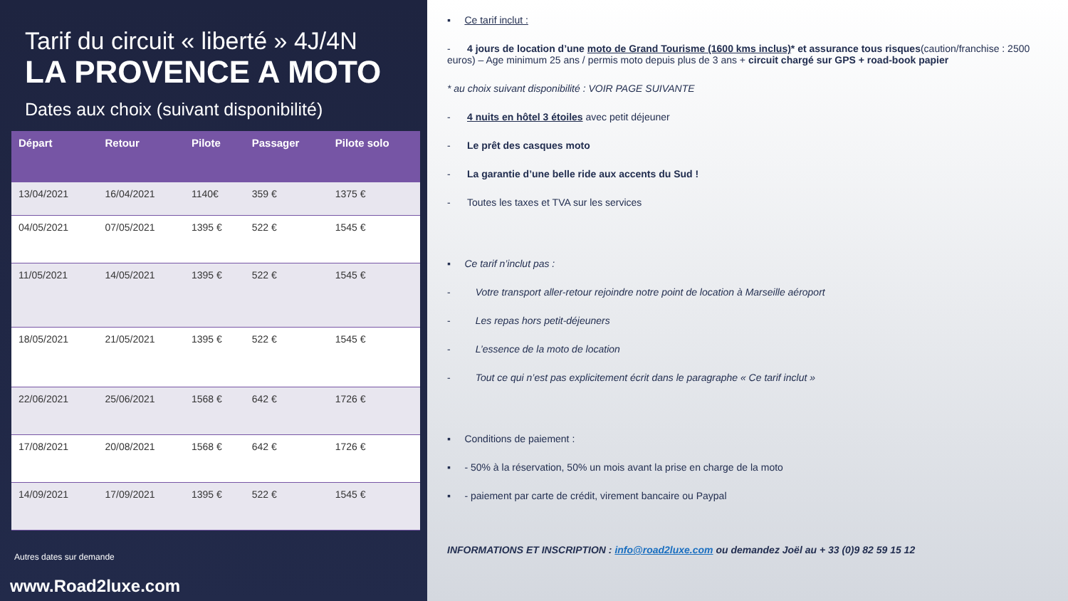Tarif du circuit « liberté » 4J/4N
LA PROVENCE A MOTO
Dates aux choix (suivant disponibilité)
| Départ | Retour | Pilote | Passager | Pilote solo |
| --- | --- | --- | --- | --- |
| 13/04/2021 | 16/04/2021 | 1140€ | 359 € | 1375 € |
| 04/05/2021 | 07/05/2021 | 1395 € | 522 € | 1545 € |
| 11/05/2021 | 14/05/2021 | 1395 € | 522 € | 1545 € |
| 18/05/2021 | 21/05/2021 | 1395 € | 522 € | 1545 € |
| 22/06/2021 | 25/06/2021 | 1568 € | 642 € | 1726 € |
| 17/08/2021 | 20/08/2021 | 1568 € | 642 € | 1726 € |
| 14/09/2021 | 17/09/2021 | 1395 € | 522 € | 1545 € |
Autres dates sur demande
www.Road2luxe.com
▪ Ce tarif inclut :
- 4 jours de location d’une moto de Grand Tourisme (1600 kms inclus)* et assurance tous risques(caution/franchise : 2500 euros) – Age minimum 25 ans / permis moto depuis plus de 3 ans + circuit chargé sur GPS + road-book papier
* au choix suivant disponibilité : VOIR PAGE SUIVANTE
- 4 nuits en hôtel 3 étoiles avec petit déjeuner
- Le prêt des casques moto
- La garantie d’une belle ride aux accents du Sud !
- Toutes les taxes et TVA sur les services
▪ Ce tarif n’inclut pas :
- Votre transport aller-retour rejoindre notre point de location à Marseille aéroport
- Les repas hors petit-déjeuners
- L’essence de la moto de location
- Tout ce qui n’est pas explicitement écrit dans le paragraphe « Ce tarif inclut »
▪ Conditions de paiement :
▪ - 50% à la réservation, 50% un mois avant la prise en charge de la moto
▪ - paiement par carte de crédit, virement bancaire ou Paypal
INFORMATIONS ET INSCRIPTION : info@road2luxe.com ou demandez Joël au + 33 (0)9 82 59 15 12